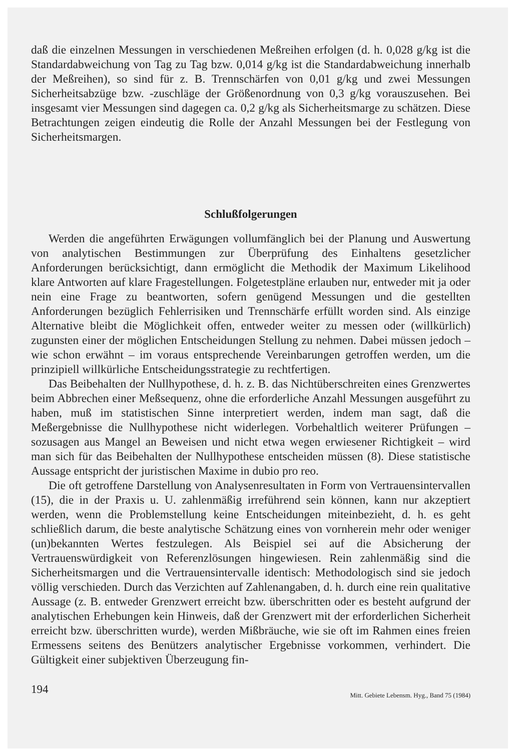daß die einzelnen Messungen in verschiedenen Meßreihen erfolgen (d. h. 0,028 g/kg ist die Standardabweichung von Tag zu Tag bzw. 0,014 g/kg ist die Standardabweichung innerhalb der Meßreihen), so sind für z. B. Trennschärfen von 0,01 g/kg und zwei Messungen Sicherheitsabzüge bzw. -zuschläge der Größenordnung von 0,3 g/kg vorauszusehen. Bei insgesamt vier Messungen sind dagegen ca. 0,2 g/kg als Sicherheitsmarge zu schätzen. Diese Betrachtungen zeigen eindeutig die Rolle der Anzahl Messungen bei der Festlegung von Sicherheitsmargen.
Schlußfolgerungen
Werden die angeführten Erwägungen vollumfänglich bei der Planung und Auswertung von analytischen Bestimmungen zur Überprüfung des Einhaltens gesetzlicher Anforderungen berücksichtigt, dann ermöglicht die Methodik der Maximum Likelihood klare Antworten auf klare Fragestellungen. Folgetestpläne erlauben nur, entweder mit ja oder nein eine Frage zu beantworten, sofern genügend Messungen und die gestellten Anforderungen bezüglich Fehlerrisiken und Trennschärfe erfüllt worden sind. Als einzige Alternative bleibt die Möglichkeit offen, entweder weiter zu messen oder (willkürlich) zugunsten einer der möglichen Entscheidungen Stellung zu nehmen. Dabei müssen jedoch – wie schon erwähnt – im voraus entsprechende Vereinbarungen getroffen werden, um die prinzipiell willkürliche Entscheidungsstrategie zu rechtfertigen.
Das Beibehalten der Nullhypothese, d. h. z. B. das Nichtüberschreiten eines Grenzwertes beim Abbrechen einer Meßsequenz, ohne die erforderliche Anzahl Messungen ausgeführt zu haben, muß im statistischen Sinne interpretiert werden, indem man sagt, daß die Meßergebnisse die Nullhypothese nicht widerlegen. Vorbehaltlich weiterer Prüfungen – sozusagen aus Mangel an Beweisen und nicht etwa wegen erwiesener Richtigkeit – wird man sich für das Beibehalten der Nullhypothese entscheiden müssen (8). Diese statistische Aussage entspricht der juristischen Maxime in dubio pro reo.
Die oft getroffene Darstellung von Analysenresultaten in Form von Vertrauensintervallen (15), die in der Praxis u. U. zahlenmäßig irreführend sein können, kann nur akzeptiert werden, wenn die Problemstellung keine Entscheidungen miteinbezieht, d. h. es geht schließlich darum, die beste analytische Schätzung eines von vornherein mehr oder weniger (un)bekannten Wertes festzulegen. Als Beispiel sei auf die Absicherung der Vertrauenswürdigkeit von Referenzlösungen hingewiesen. Rein zahlenmäßig sind die Sicherheitsmargen und die Vertrauensintervalle identisch: Methodologisch sind sie jedoch völlig verschieden. Durch das Verzichten auf Zahlenangaben, d. h. durch eine rein qualitative Aussage (z. B. entweder Grenzwert erreicht bzw. überschritten oder es besteht aufgrund der analytischen Erhebungen kein Hinweis, daß der Grenzwert mit der erforderlichen Sicherheit erreicht bzw. überschritten wurde), werden Mißbräuche, wie sie oft im Rahmen eines freien Ermessens seitens des Benützers analytischer Ergebnisse vorkommen, verhindert. Die Gültigkeit einer subjektiven Überzeugung fin-
194 Mitt. Gebiete Lebensm. Hyg., Band 75 (1984)